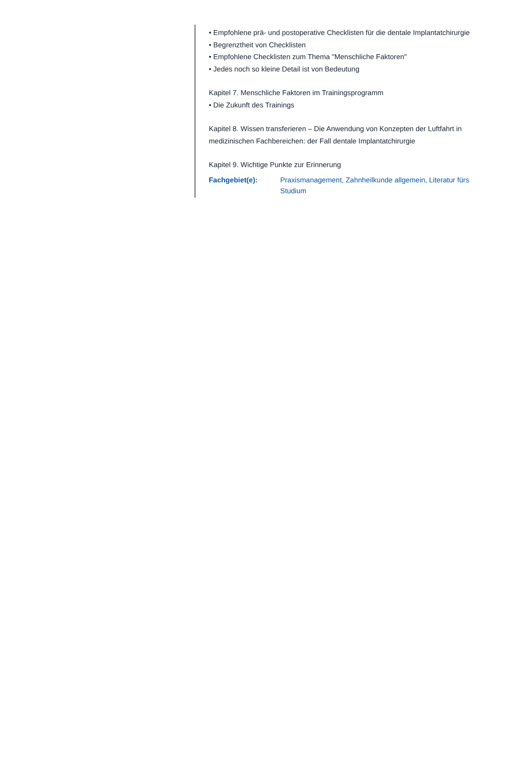• Empfohlene prä- und postoperative Checklisten für die dentale Implantatchirurgie
• Begrenztheit von Checklisten
• Empfohlene Checklisten zum Thema "Menschliche Faktoren"
• Jedes noch so kleine Detail ist von Bedeutung
Kapitel 7. Menschliche Faktoren im Trainingsprogramm
• Die Zukunft des Trainings
Kapitel 8. Wissen transferieren – Die Anwendung von Konzepten der Luftfahrt in medizinischen Fachbereichen: der Fall dentale Implantatchirurgie
Kapitel 9. Wichtige Punkte zur Erinnerung
Fachgebiet(e): Praxismanagement, Zahnheilkunde allgemein, Literatur fürs Studium